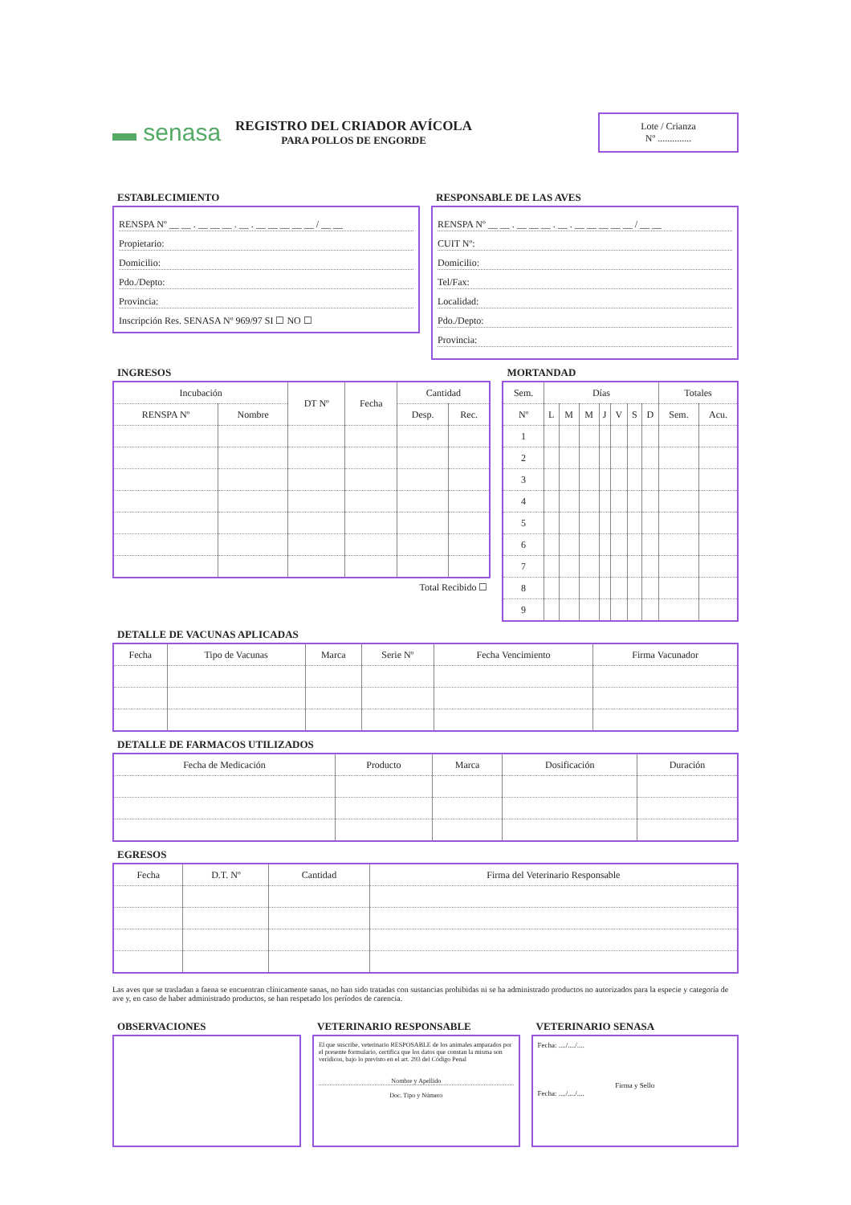▬ senasa
REGISTRO DEL CRIADOR AVÍCOLA
PARA POLLOS DE ENGORDE
Lote / Crianza
Nº ..............
ESTABLECIMIENTO
RENSPA Nº __ __ . __ __ __ . __ . __ __ __ __ __ / __ __
Propietario:
Domicilio:
Pdo./Depto:
Provincia:
Inscripción Res. SENASA Nº 969/97 SI ☐ NO ☐
RESPONSABLE DE LAS AVES
RENSPA Nº __ __ . __ __ __ . __ . __ __ __ __ __ / __ __
CUIT Nº:
Domicilio:
Tel/Fax:
Localidad:
Pdo./Depto:
Provincia:
INGRESOS
| Incubación | | DT Nº | Fecha | Cantidad | |
| --- | --- | --- | --- | --- | --- |
| RENSPA Nº | Nombre | | | Desp. | Rec. |
Total Recibido ☐
MORTANDAD
| Sem. | Días | | | | | | | Totales | |
| --- | --- | --- | --- | --- | --- | --- | --- | --- | --- |
| Nº | L | M | M | J | V | S | D | Sem. | Acu. |
| 1 | | | | | | | | | |
| 2 | | | | | | | | | |
| 3 | | | | | | | | | |
| 4 | | | | | | | | | |
| 5 | | | | | | | | | |
| 6 | | | | | | | | | |
| 7 | | | | | | | | | |
| 8 | | | | | | | | | |
| 9 | | | | | | | | | |
DETALLE DE VACUNAS APLICADAS
| Fecha | Tipo de Vacunas | Marca | Serie Nº | Fecha Vencimiento | Firma Vacunador |
| --- | --- | --- | --- | --- | --- |
DETALLE DE FARMACOS UTILIZADOS
| Fecha de Medicación | Producto | Marca | Dosificación | Duración |
| --- | --- | --- | --- | --- |
EGRESOS
| Fecha | D.T. Nº | Cantidad | Firma del Veterinario Responsable |
| --- | --- | --- | --- |
Las aves que se trasladan a faena se encuentran clínicamente sanas, no han sido tratadas con sustancias prohibidas ni se ha administrado productos no autorizados para la especie y categoría de ave y, en caso de haber administrado productos, se han respetado los períodos de carencia.
OBSERVACIONES VETERINARIO RESPONSABLE
El que suscribe, veterinario RESPOSABLE de los animales amparados por el presente formulario, certifica que los datos que constan la misma son verídicos, bajo lo previsto en el art. 293 del Código Penal
Nombre y Apellido
Doc. Tipo y Número
VETERINARIO SENASA
Fecha: ..../..../....
Firma y Sello
Fecha: ..../..../....